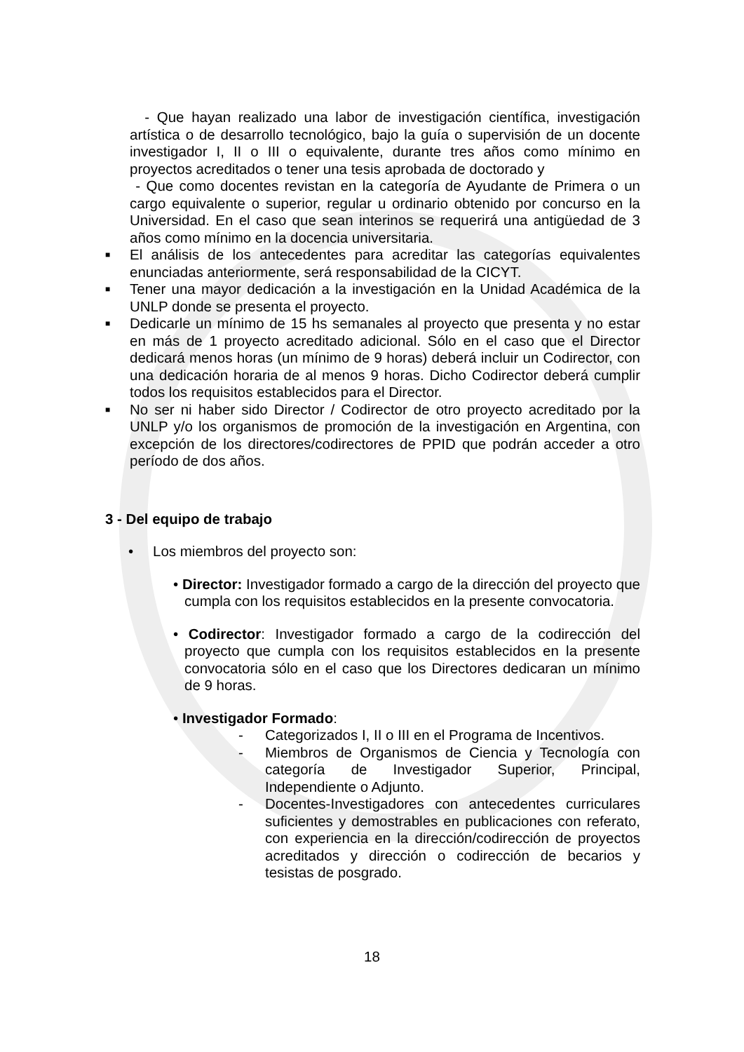- Que hayan realizado una labor de investigación científica, investigación artística o de desarrollo tecnológico, bajo la guía o supervisión de un docente investigador I, II o III o equivalente, durante tres años como mínimo en proyectos acreditados o tener una tesis aprobada de doctorado y
- Que como docentes revistan en la categoría de Ayudante de Primera o un cargo equivalente o superior, regular u ordinario obtenido por concurso en la Universidad. En el caso que sean interinos se requerirá una antigüedad de 3 años como mínimo en la docencia universitaria.
■
El análisis de los antecedentes para acreditar las categorías equivalentes enunciadas anteriormente, será responsabilidad de la CICYT.
■
Tener una mayor dedicación a la investigación en la Unidad Académica de la UNLP donde se presenta el proyecto.
■
Dedicarle un mínimo de 15 hs semanales al proyecto que presenta y no estar en más de 1 proyecto acreditado adicional. Sólo en el caso que el Director dedicará menos horas (un mínimo de 9 horas) deberá incluir un Codirector, con una dedicación horaria de al menos 9 horas. Dicho Codirector deberá cumplir todos los requisitos establecidos para el Director.
■
No ser ni haber sido Director / Codirector de otro proyecto acreditado por la UNLP y/o los organismos de promoción de la investigación en Argentina, con excepción de los directores/codirectores de PPID que podrán acceder a otro período de dos años.
3 - Del equipo de trabajo
• Los miembros del proyecto son:
• Director: Investigador formado a cargo de la dirección del proyecto que cumpla con los requisitos establecidos en la presente convocatoria.
• Codirector: Investigador formado a cargo de la codirección del proyecto que cumpla con los requisitos establecidos en la presente convocatoria sólo en el caso que los Directores dedicaran un mínimo de 9 horas.
• Investigador Formado:
- Categorizados I, II o III en el Programa de Incentivos.
- Miembros de Organismos de Ciencia y Tecnología con categoría de Investigador Superior, Principal, Independiente o Adjunto.
- Docentes-Investigadores con antecedentes curriculares suficientes y demostrables en publicaciones con referato, con experiencia en la dirección/codirección de proyectos acreditados y dirección o codirección de becarios y tesistas de posgrado.
18